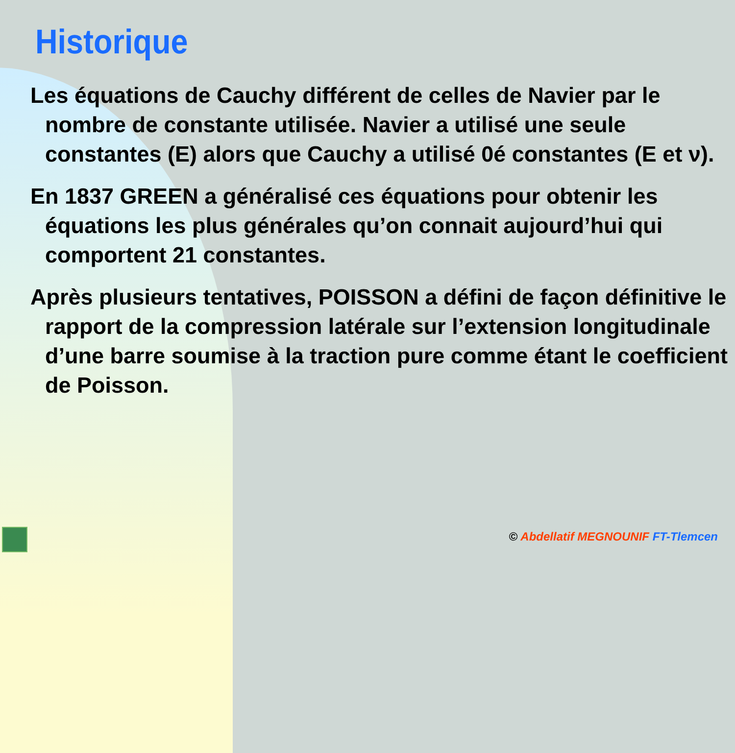Historique
Les équations de Cauchy différent de celles de Navier par le nombre de constante utilisée. Navier a utilisé une seule constantes (E) alors que Cauchy a utilisé 0é constantes (E et ν).
En 1837 GREEN a généralisé ces équations pour obtenir les équations les plus générales qu’on connait aujourd’hui qui comportent 21 constantes.
Après plusieurs tentatives, POISSON a défini de façon définitive le rapport de la compression latérale sur l’extension longitudinale d’une barre soumise à la traction pure comme étant le coefficient de Poisson.
© Abdellatif MEGNOUNIF FT-Tlemcen